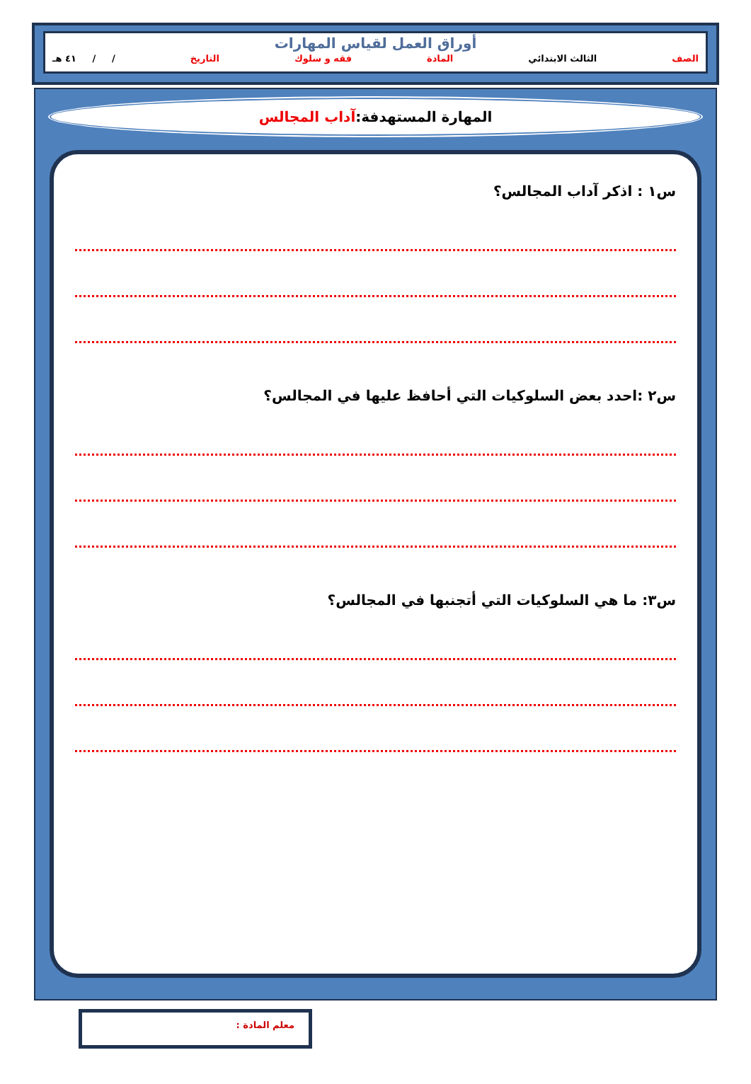أوراق العمل لقياس المهارات
الصف الثالث الابتدائي المادة فقه و سلوك التاريخ / / ٤١ هـ
المهارة المستهدفة: آداب المجالس
س١ : اذكر آداب المجالس؟
س٢ :احدد بعض السلوكيات التي أحافظ عليها في المجالس؟
س٣: ما هي السلوكيات التي أتجنبها في المجالس؟
معلم المادة :